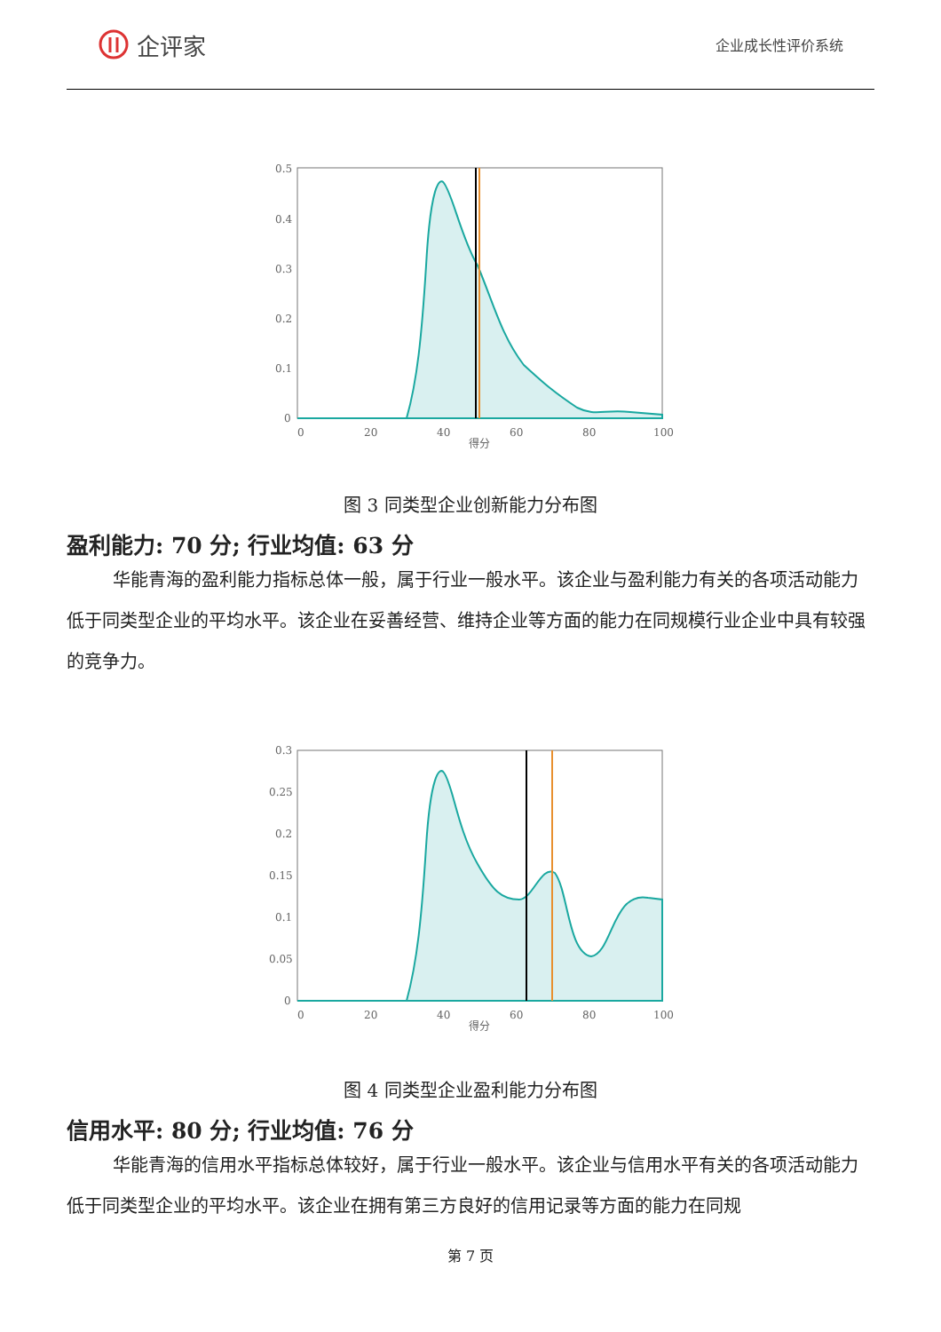企评家
企业成长性评价系统
0
20
40
60
80
100
得分
0.5
0.4
0.3
0.2
0.1
0
图 3 同类型企业创新能力分布图
盈利能力: 70 分; 行业均值: 63 分
华能青海的盈利能力指标总体一般，属于行业一般水平。该企业与盈利能力有关的各项活动能力低于同类型企业的平均水平。该企业在妥善经营、维持企业等方面的能力在同规模行业企业中具有较强的竞争力。
0
20
40
60
80
100
得分
0.3
0.25
0.2
0.15
0.1
0.05
0
图 4 同类型企业盈利能力分布图
信用水平: 80 分; 行业均值: 76 分
华能青海的信用水平指标总体较好，属于行业一般水平。该企业与信用水平有关的各项活动能力低于同类型企业的平均水平。该企业在拥有第三方良好的信用记录等方面的能力在同规
第 7 页